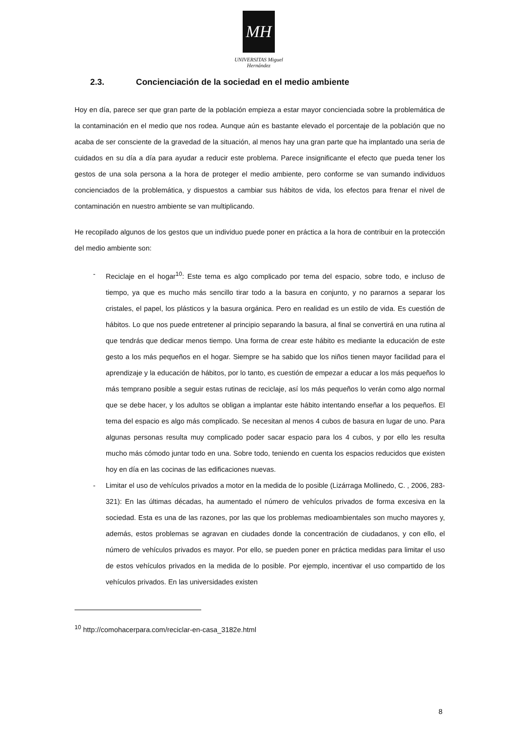MH
UNIVERSITAS Miguel Hernández
2.3. Concienciación de la sociedad en el medio ambiente
Hoy en día, parece ser que gran parte de la población empieza a estar mayor concienciada sobre la problemática de la contaminación en el medio que nos rodea. Aunque aún es bastante elevado el porcentaje de la población que no acaba de ser consciente de la gravedad de la situación, al menos hay una gran parte que ha implantado una seria de cuidados en su día a día para ayudar a reducir este problema. Parece insignificante el efecto que pueda tener los gestos de una sola persona a la hora de proteger el medio ambiente, pero conforme se van sumando individuos concienciados de la problemática, y dispuestos a cambiar sus hábitos de vida, los efectos para frenar el nivel de contaminación en nuestro ambiente se van multiplicando.
He recopilado algunos de los gestos que un individuo puede poner en práctica a la hora de contribuir en la protección del medio ambiente son:
- Reciclaje en el hogar<sup>10</sup>: Este tema es algo complicado por tema del espacio, sobre todo, e incluso de tiempo, ya que es mucho más sencillo tirar todo a la basura en conjunto, y no pararnos a separar los cristales, el papel, los plásticos y la basura orgánica. Pero en realidad es un estilo de vida. Es cuestión de hábitos. Lo que nos puede entretener al principio separando la basura, al final se convertirá en una rutina al que tendrás que dedicar menos tiempo. Una forma de crear este hábito es mediante la educación de este gesto a los más pequeños en el hogar. Siempre se ha sabido que los niños tienen mayor facilidad para el aprendizaje y la educación de hábitos, por lo tanto, es cuestión de empezar a educar a los más pequeños lo más temprano posible a seguir estas rutinas de reciclaje, así los más pequeños lo verán como algo normal que se debe hacer, y los adultos se obligan a implantar este hábito intentando enseñar a los pequeños. El tema del espacio es algo más complicado. Se necesitan al menos 4 cubos de basura en lugar de uno. Para algunas personas resulta muy complicado poder sacar espacio para los 4 cubos, y por ello les resulta mucho más cómodo juntar todo en una. Sobre todo, teniendo en cuenta los espacios reducidos que existen hoy en día en las cocinas de las edificaciones nuevas.
- Limitar el uso de vehículos privados a motor en la medida de lo posible (Lizárraga Mollinedo, C. , 2006, 283-321): En las últimas décadas, ha aumentado el número de vehículos privados de forma excesiva en la sociedad. Esta es una de las razones, por las que los problemas medioambientales son mucho mayores y, además, estos problemas se agravan en ciudades donde la concentración de ciudadanos, y con ello, el número de vehículos privados es mayor. Por ello, se pueden poner en práctica medidas para limitar el uso de estos vehículos privados en la medida de lo posible. Por ejemplo, incentivar el uso compartido de los vehículos privados. En las universidades existen
<sup>10</sup> http://comohacerpara.com/reciclar-en-casa_3182e.html
8